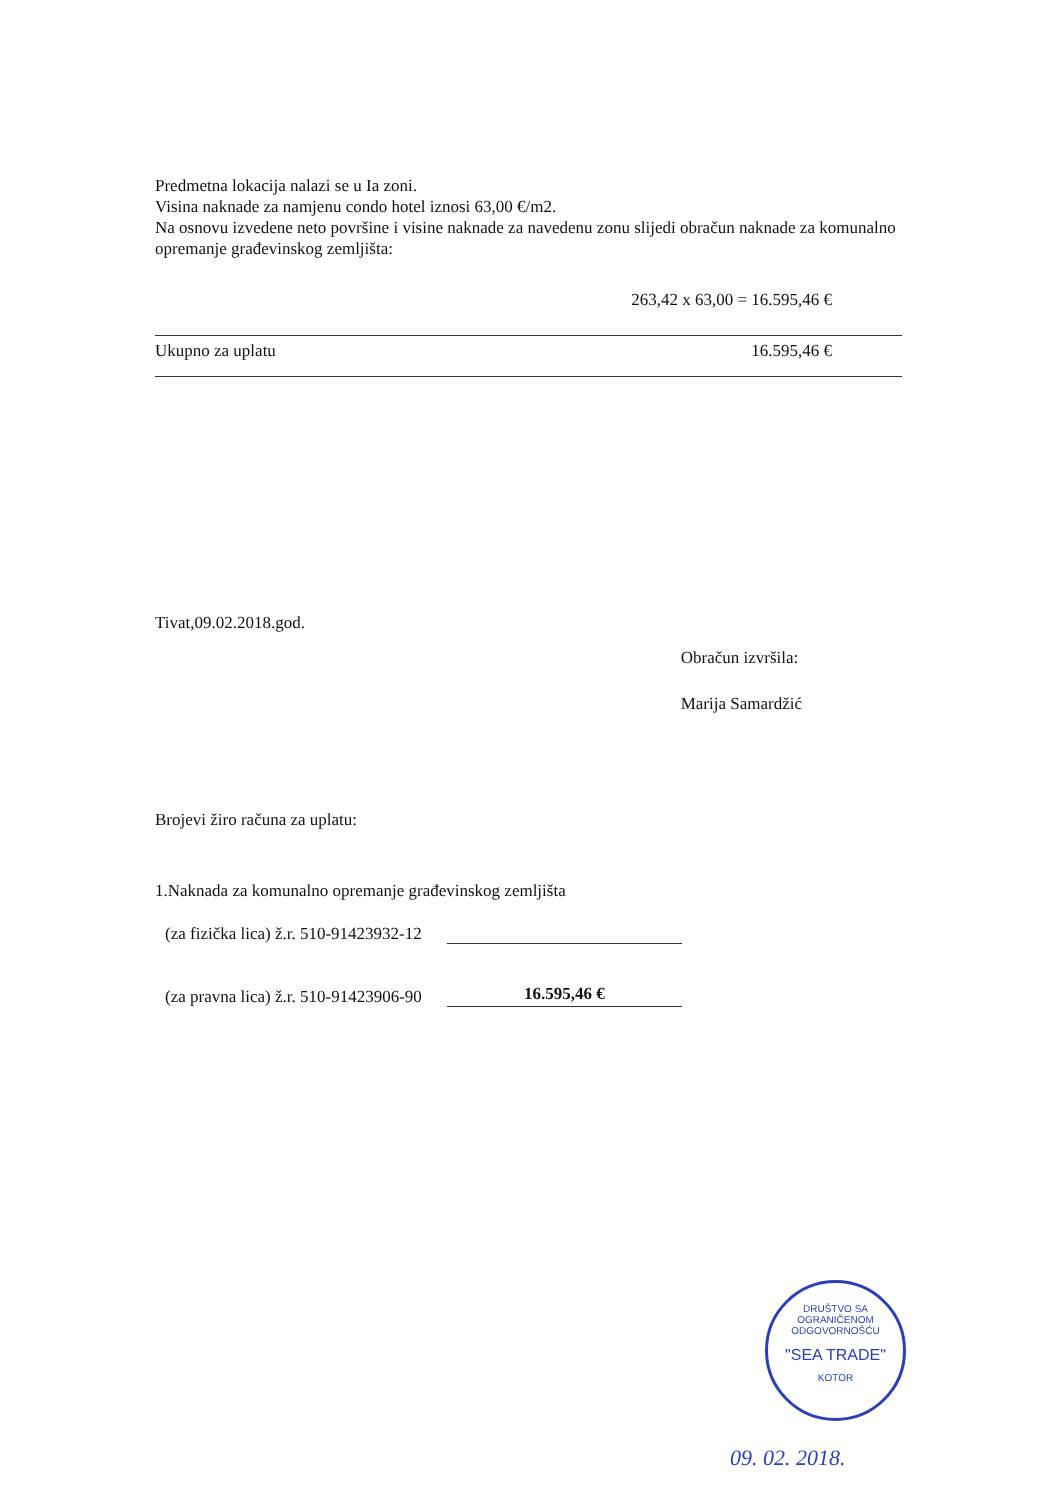Predmetna lokacija nalazi se u Ia zoni.
Visina naknade za namjenu condo hotel iznosi 63,00 €/m2.
Na osnovu izvedene neto površine i visine naknade za navedenu zonu slijedi obračun naknade za komunalno opremanje građevinskog zemljišta:
263,42 x 63,00 = 16.595,46 €
Ukupno za uplatu 16.595,46 €
Tivat,09.02.2018.god.
Obračun izvršila:
Marija Samardžić
Brojevi žiro računa za uplatu:
1.Naknada za komunalno opremanje građevinskog zemljišta
(za fizička lica) ž.r. 510-91423932-12
(za pravna lica) ž.r. 510-91423906-90 16.595,46 €
DRUŠTVO SA OGRANIČENOM ODGOVORNOŠĆU
"SEA TRADE"
KOTOR
09. 02. 2018.